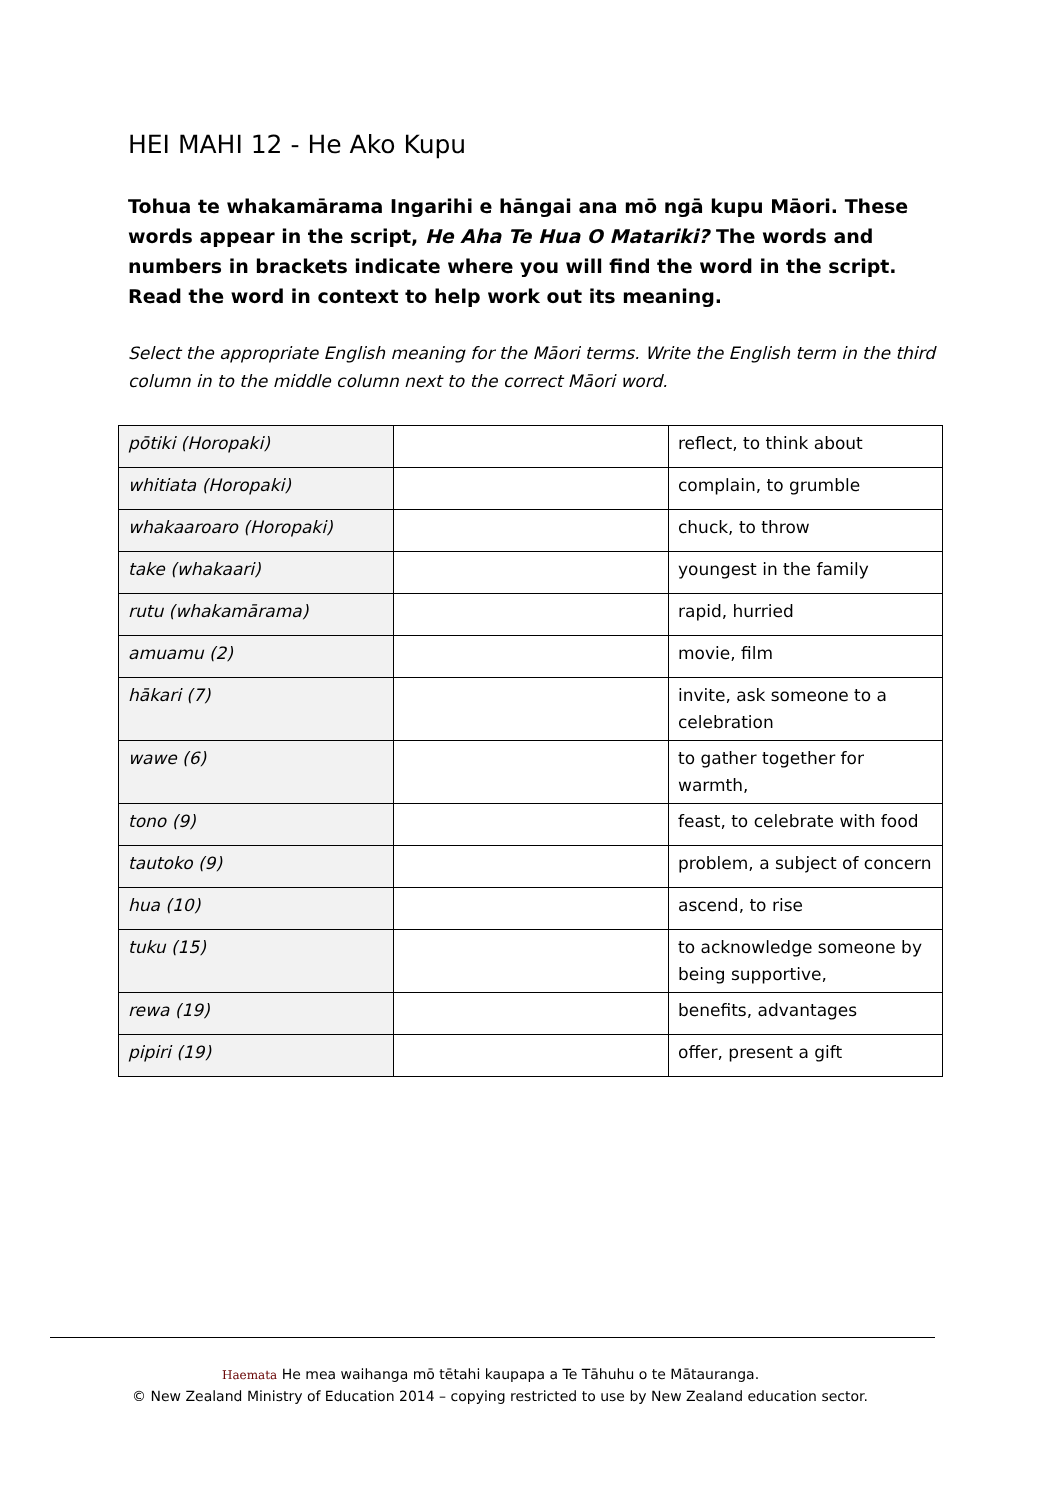HEI MAHI 12 - He Ako Kupu
Tohua te whakamārama Ingarihi e hāngai ana mō ngā kupu Māori. These words appear in the script, He Aha Te Hua O Matariki? The words and numbers in brackets indicate where you will find the word in the script. Read the word in context to help work out its meaning.
Select the appropriate English meaning for the Māori terms. Write the English term in the third column in to the middle column next to the correct Māori word.
| pōtiki (Horopaki) | | reflect, to think about |
| whitiata (Horopaki) | | complain, to grumble |
| whakaaroaro (Horopaki) | | chuck, to throw |
| take (whakaari) | | youngest in the family |
| rutu (whakamārama) | | rapid, hurried |
| amuamu (2) | | movie, film |
| hākari (7) | | invite, ask someone to a celebration |
| wawe (6) | | to gather together for warmth, |
| tono (9) | | feast, to celebrate with food |
| tautoko (9) | | problem, a subject of concern |
| hua (10) | | ascend, to rise |
| tuku (15) | | to acknowledge someone by being supportive, |
| rewa (19) | | benefits, advantages |
| pipiri (19) | | offer, present a gift |
Haemata He mea waihanga mō tētahi kaupapa a Te Tāhuhu o te Mātauranga.
© New Zealand Ministry of Education 2014 – copying restricted to use by New Zealand education sector.